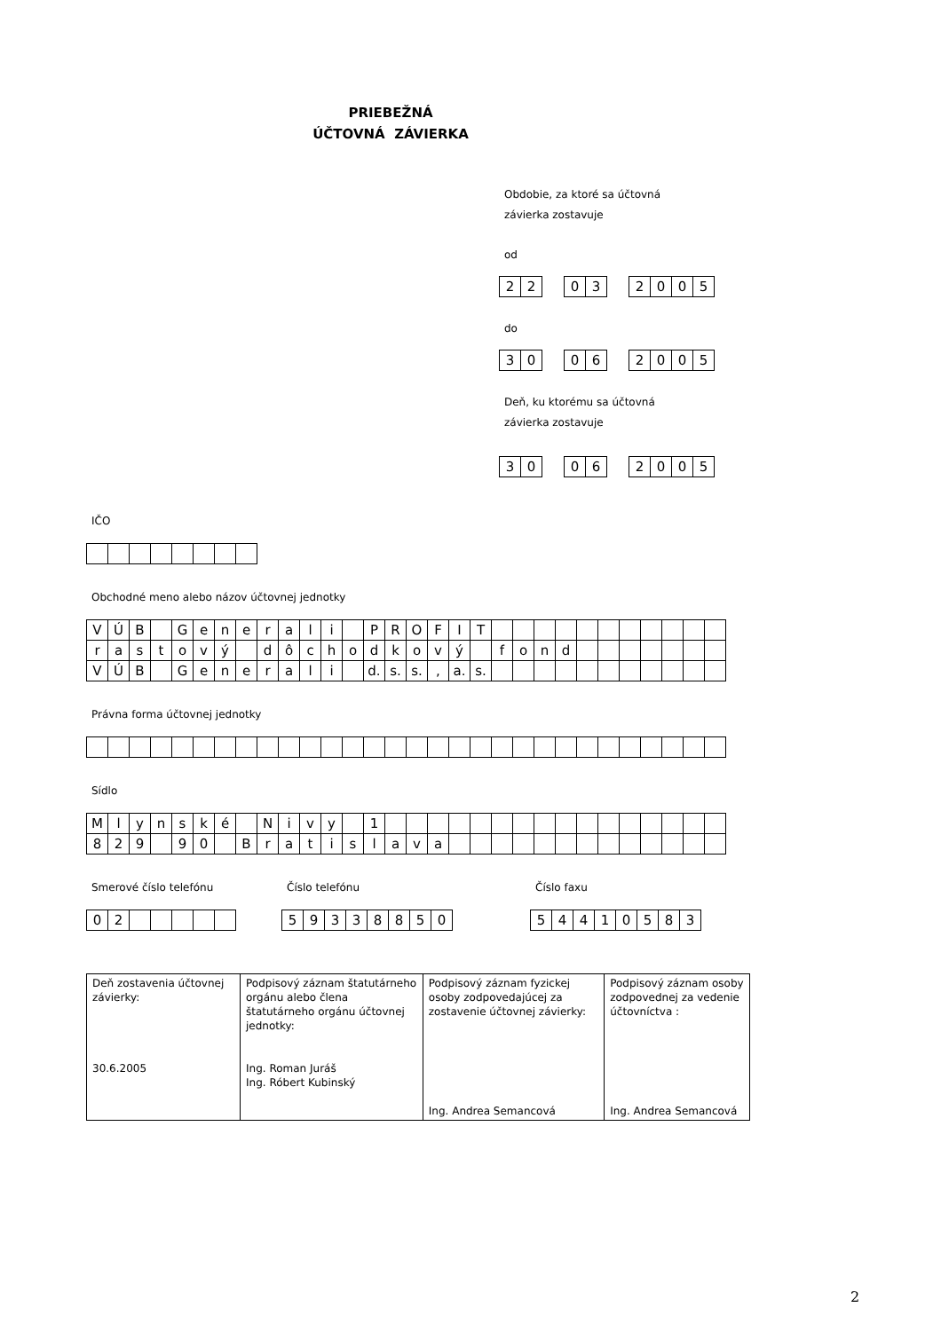PRIEBEŽNÁ
ÚČTOVNÁ ZÁVIERKA
Obdobie, za ktoré sa účtovná
závierka zostavuje
od
| 2 | 2 |
| 0 | 3 |
| 2 | 0 | 0 | 5 |
do
| 3 | 0 |
| 0 | 6 |
| 2 | 0 | 0 | 5 |
Deň, ku ktorému sa účtovná
závierka zostavuje
| 3 | 0 |
| 0 | 6 |
| 2 | 0 | 0 | 5 |
IČO
Obchodné meno alebo názov účtovnej jednotky
| V | Ú | B | | G | e | n | e | r | a | l | i | | P | R | O | F | I | T | | | | | | | | | | | |
| r | a | s | t | o | v | ý | | d | ô | c | h | o | d | k | o | v | ý | | f | o | n | d | | | | | | | |
| V | Ú | B | | G | e | n | e | r | a | l | i | | d. | s. | s. | , | a. | s. | | | | | | | | | | | |
Právna forma účtovnej jednotky
Sídlo
| M | l | y | n | s | k | é | | N | i | v | y | | 1 | | | | | | | | | | | | | | | | |
| 8 | 2 | 9 | | 9 | 0 | | B | r | a | t | i | s | l | a | v | a | | | | | | | | | | | | | |
Smerové číslo telefónu
| 0 | 2 | | | | | |
Číslo telefónu
| 5 | 9 | 3 | 3 | 8 | 8 | 5 | 0 |
Číslo faxu
| 5 | 4 | 4 | 1 | 0 | 5 | 8 | 3 |
| Deň zostavenia účtovnej závierky: 30.6.2005 | Podpisový záznam štatutárneho orgánu alebo člena štatutárneho orgánu účtovnej jednotky: Ing. Roman Juráš Ing. Róbert Kubinský | Podpisový záznam fyzickej osoby zodpovedajúcej za zostavenie účtovnej závierky: Ing. Andrea Semancová | Podpisový záznam osoby zodpovednej za vedenie účtovníctva : Ing. Andrea Semancová |
2